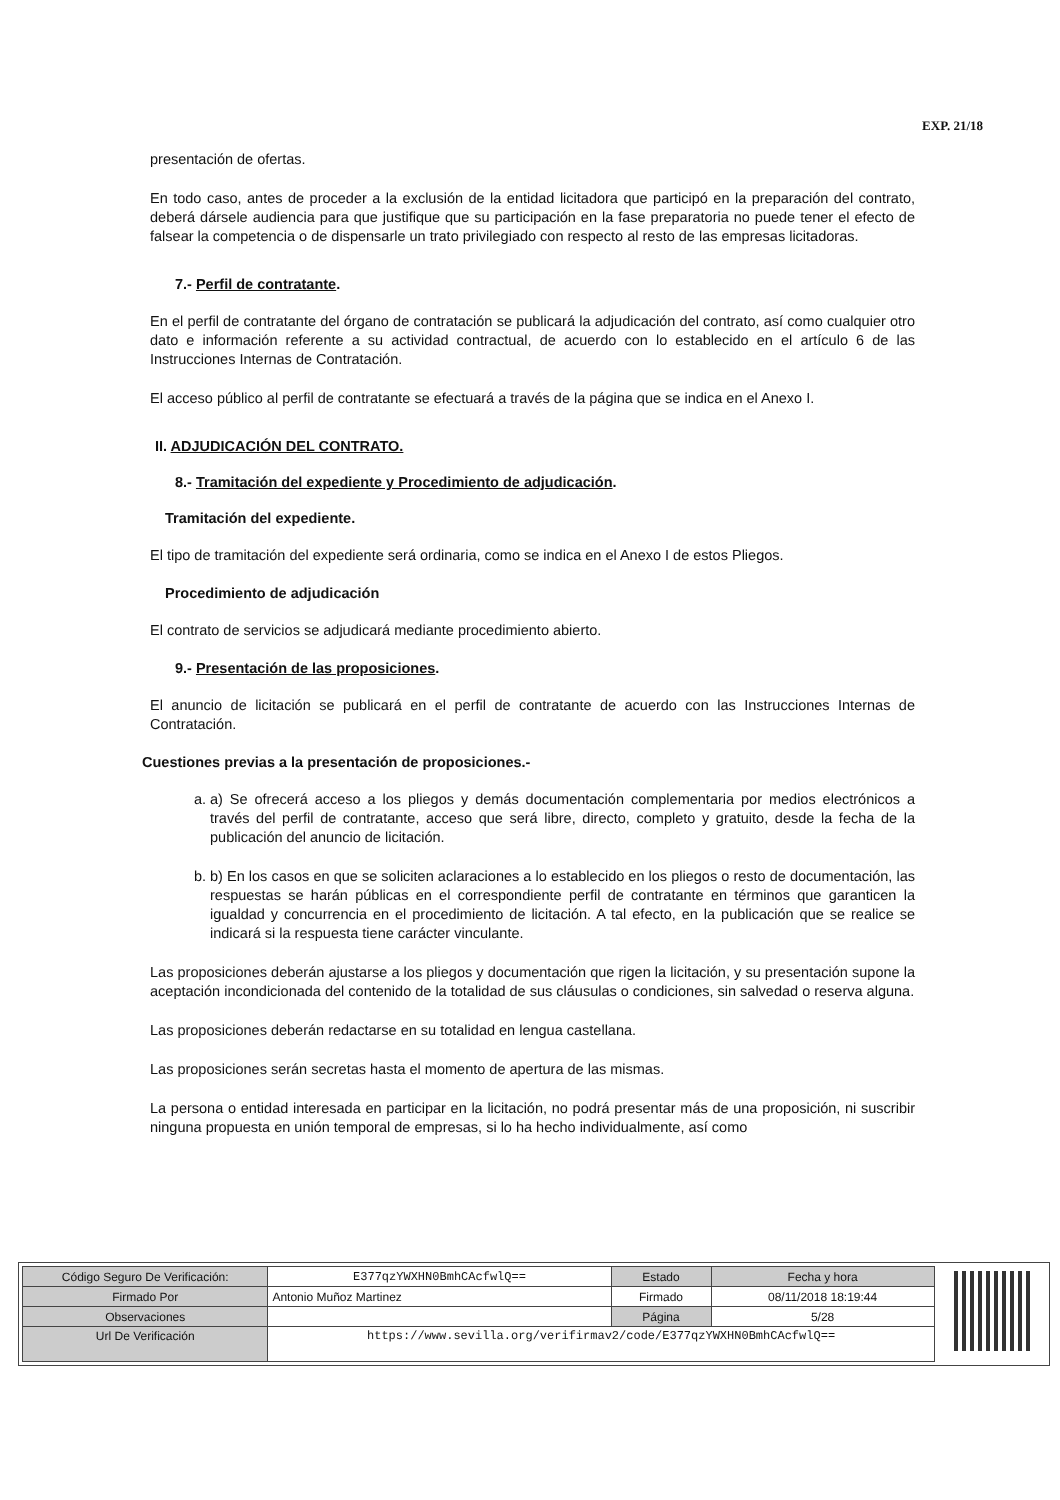EXP. 21/18
presentación de ofertas.
En todo caso, antes de proceder a la exclusión de la entidad licitadora que participó en la preparación del contrato, deberá dársele audiencia para que justifique que su participación en la fase preparatoria no puede tener el efecto de falsear la competencia o de dispensarle un trato privilegiado con respecto al resto de las empresas licitadoras.
7.- Perfil de contratante.
En el perfil de contratante del órgano de contratación se publicará la adjudicación del contrato, así como cualquier otro dato e información referente a su actividad contractual, de acuerdo con lo establecido en el artículo 6 de las Instrucciones Internas de Contratación.
El acceso público al perfil de contratante se efectuará a través de la página que se indica en el Anexo I.
II. ADJUDICACIÓN DEL CONTRATO.
8.- Tramitación del expediente y Procedimiento de adjudicación.
Tramitación del expediente.
El tipo de tramitación del expediente será ordinaria, como se indica en el Anexo I de estos Pliegos.
Procedimiento de adjudicación
El contrato de servicios se adjudicará mediante procedimiento abierto.
9.- Presentación de las proposiciones.
El anuncio de licitación se publicará en el perfil de contratante de acuerdo con las Instrucciones Internas de Contratación.
Cuestiones previas a la presentación de proposiciones.-
a. a) Se ofrecerá acceso a los pliegos y demás documentación complementaria por medios electrónicos a través del perfil de contratante, acceso que será libre, directo, completo y gratuito, desde la fecha de la publicación del anuncio de licitación.
b. b) En los casos en que se soliciten aclaraciones a lo establecido en los pliegos o resto de documentación, las respuestas se harán públicas en el correspondiente perfil de contratante en términos que garanticen la igualdad y concurrencia en el procedimiento de licitación. A tal efecto, en la publicación que se realice se indicará si la respuesta tiene carácter vinculante.
Las proposiciones deberán ajustarse a los pliegos y documentación que rigen la licitación, y su presentación supone la aceptación incondicionada del contenido de la totalidad de sus cláusulas o condiciones, sin salvedad o reserva alguna.
Las proposiciones deberán redactarse en su totalidad en lengua castellana.
Las proposiciones serán secretas hasta el momento de apertura de las mismas.
La persona o entidad interesada en participar en la licitación, no podrá presentar más de una proposición, ni suscribir ninguna propuesta en unión temporal de empresas, si lo ha hecho individualmente, así como
| Código Seguro De Verificación: | E377qzYWXHN0BmhCAcfwlQ== | Estado | Fecha y hora |
| Firmado Por | Antonio Muñoz Martinez | Firmado | 08/11/2018 18:19:44 |
| Observaciones | | Página | 5/28 |
| Url De Verificación | https://www.sevilla.org/verifirmav2/code/E377qzYWXHN0BmhCAcfwlQ== | | |